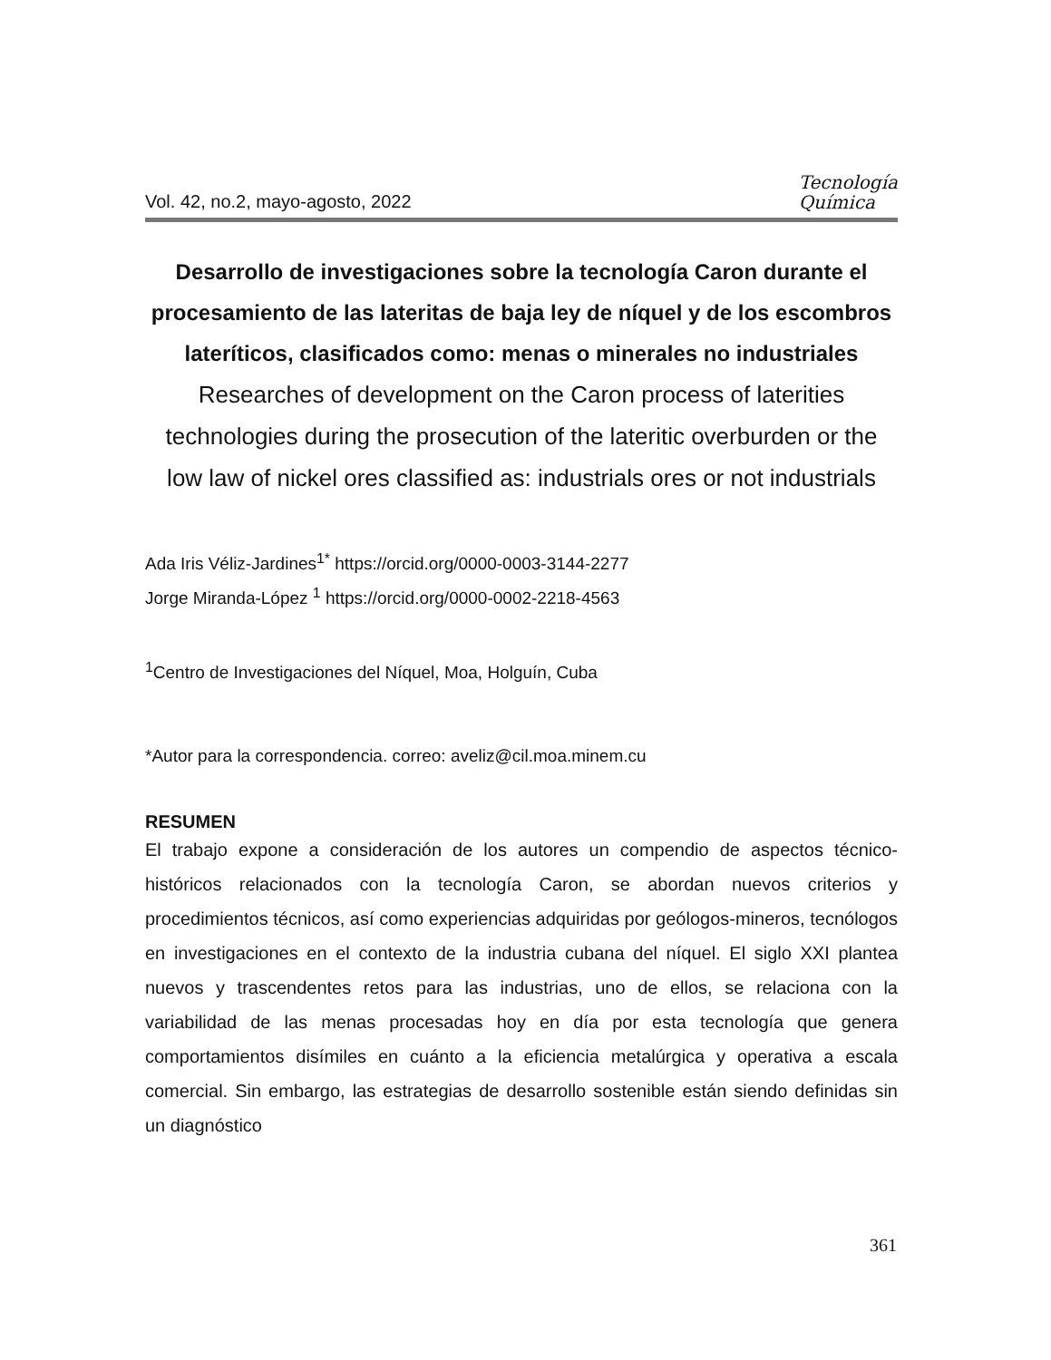Vol. 42, no.2, mayo-agosto, 2022 Tecnología
Química
Desarrollo de investigaciones sobre la tecnología Caron durante el procesamiento de las lateritas de baja ley de níquel y de los escombros lateríticos, clasificados como: menas o minerales no industriales
Researches of development on the Caron process of laterities technologies during the prosecution of the lateritic overburden or the low law of nickel ores classified as: industrials ores or not industrials
Ada Iris Véliz-Jardines<sup>1*</sup> https://orcid.org/0000-0003-3144-2277
Jorge Miranda-López <sup>1</sup> https://orcid.org/0000-0002-2218-4563
<sup>1</sup> Centro de Investigaciones del Níquel, Moa, Holguín, Cuba
*Autor para la correspondencia. correo: aveliz@cil.moa.minem.cu
RESUMEN
El trabajo expone a consideración de los autores un compendio de aspectos técnico-históricos relacionados con la tecnología Caron, se abordan nuevos criterios y procedimientos técnicos, así como experiencias adquiridas por geólogos-mineros, tecnólogos en investigaciones en el contexto de la industria cubana del níquel. El siglo XXI plantea nuevos y trascendentes retos para las industrias, uno de ellos, se relaciona con la variabilidad de las menas procesadas hoy en día por esta tecnología que genera comportamientos disímiles en cuánto a la eficiencia metalúrgica y operativa a escala comercial. Sin embargo, las estrategias de desarrollo sostenible están siendo definidas sin un diagnóstico
361